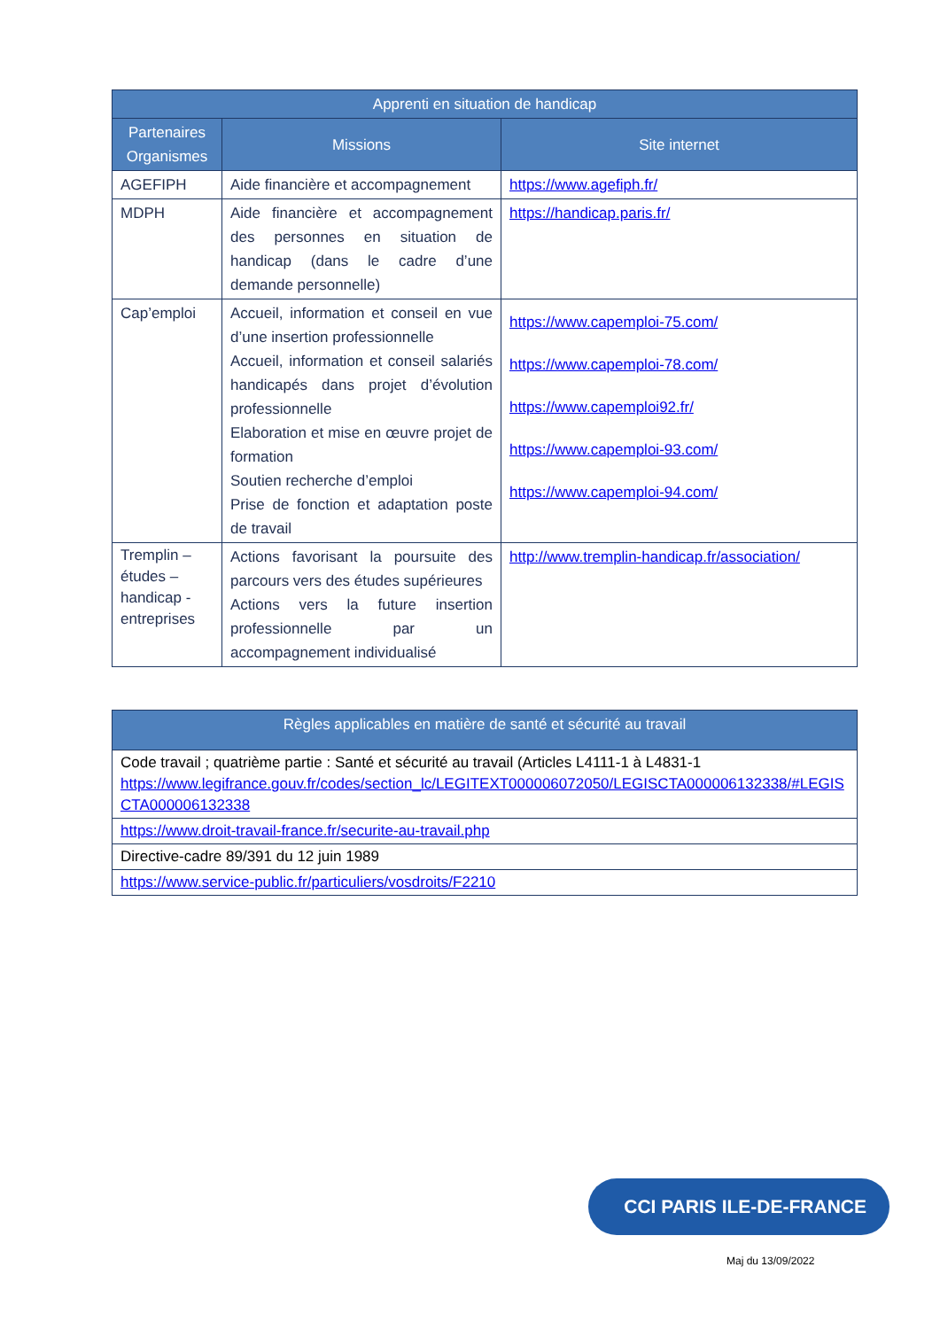| Apprenti en situation de handicap | | |
| --- | --- | --- |
| Partenaires Organismes | Missions | Site internet |
| AGEFIPH | Aide financière et accompagnement | https://www.agefiph.fr/ |
| MDPH | Aide financière et accompagnement des personnes en situation de handicap (dans le cadre d’une demande personnelle) | https://handicap.paris.fr/ |
| Cap’emploi | Accueil, information et conseil en vue d’une insertion professionnelle Accueil, information et conseil salariés handicapés dans projet d’évolution professionnelle Elaboration et mise en œuvre projet de formation Soutien recherche d’emploi Prise de fonction et adaptation poste de travail | https://www.capemploi-75.com/ https://www.capemploi-78.com/ https://www.capemploi92.fr/ https://www.capemploi-93.com/ https://www.capemploi-94.com/ |
| Tremplin – études – handicap - entreprises | Actions favorisant la poursuite des parcours vers des études supérieures Actions vers la future insertion professionnelle par un accompagnement individualisé | http://www.tremplin-handicap.fr/association/ |
| Règles applicables en matière de santé et sécurité au travail |
| --- |
| Code travail ; quatrième partie : Santé et sécurité au travail (Articles L4111-1 à L4831-1 https://www.legifrance.gouv.fr/codes/section_lc/LEGITEXT000006072050/LEGISCTA000006132338/#LEGISCTA000006132338 |
| https://www.droit-travail-france.fr/securite-au-travail.php |
| Directive-cadre 89/391 du 12 juin 1989 |
| https://www.service-public.fr/particuliers/vosdroits/F2210 |
CCI PARIS ILE-DE-FRANCE
Maj du 13/09/2022